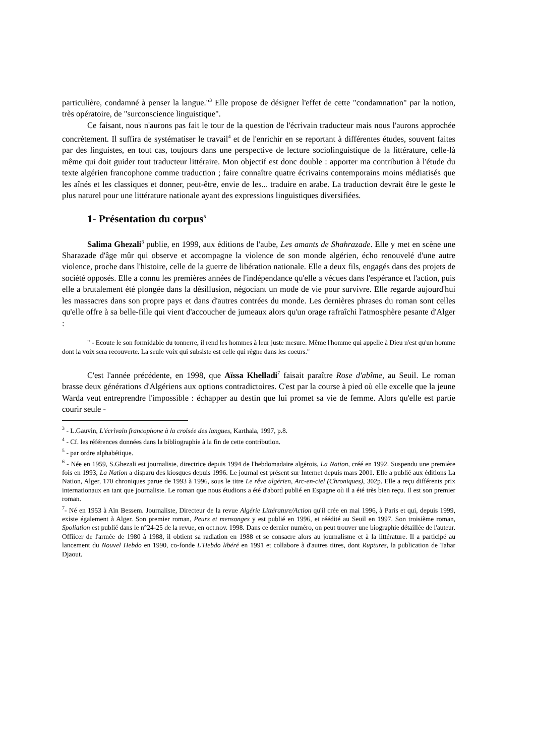particulière, condamné à penser la langue."<sup>3</sup> Elle propose de désigner l'effet de cette "condamnation" par la notion, très opératoire, de "surconscience linguistique".
Ce faisant, nous n'aurons pas fait le tour de la question de l'écrivain traducteur mais nous l'aurons approchée concrètement. Il suffira de systématiser le travail<sup>4</sup> et de l'enrichir en se reportant à différentes études, souvent faites par des linguistes, en tout cas, toujours dans une perspective de lecture sociolinguistique de la littérature, celle-là même qui doit guider tout traducteur littéraire. Mon objectif est donc double : apporter ma contribution à l'étude du texte algérien francophone comme traduction ; faire connaître quatre écrivains contemporains moins médiatisés que les aînés et les classiques et donner, peut-être, envie de les... traduire en arabe. La traduction devrait être le geste le plus naturel pour une littérature nationale ayant des expressions linguistiques diversifiées.
1- Présentation du corpus<sup>5</sup>
Salima Ghezali<sup>6</sup> publie, en 1999, aux éditions de l'aube, Les amants de Shahrazade. Elle y met en scène une Sharazade d'âge mûr qui observe et accompagne la violence de son monde algérien, écho renouvelé d'une autre violence, proche dans l'histoire, celle de la guerre de libération nationale. Elle a deux fils, engagés dans des projets de société opposés. Elle a connu les premières années de l'indépendance qu'elle a vécues dans l'espérance et l'action, puis elle a brutalement été plongée dans la désillusion, négociant un mode de vie pour survivre. Elle regarde aujourd'hui les massacres dans son propre pays et dans d'autres contrées du monde. Les dernières phrases du roman sont celles qu'elle offre à sa belle-fille qui vient d'accoucher de jumeaux alors qu'un orage rafraîchi l'atmosphère pesante d'Alger :
" - Ecoute le son formidable du tonnerre, il rend les hommes à leur juste mesure. Même l'homme qui appelle à Dieu n'est qu'un homme dont la voix sera recouverte. La seule voix qui subsiste est celle qui règne dans les coeurs."
C'est l'année précédente, en 1998, que Aïssa Khelladi<sup>7</sup> faisait paraître Rose d'abîme, au Seuil. Le roman brasse deux générations d'Algériens aux options contradictoires. C'est par la course à pied où elle excelle que la jeune Warda veut entreprendre l'impossible : échapper au destin que lui promet sa vie de femme. Alors qu'elle est partie courir seule -
<sup>3</sup> - L.Gauvin, L'écrivain francophone à la croisée des langues, Karthala, 1997, p.8.
<sup>4</sup> - Cf. les références données dans la bibliographie à la fin de cette contribution.
<sup>5</sup> - par ordre alphabétique.
<sup>6</sup> - Née en 1959, S.Ghezali est journaliste, directrice depuis 1994 de l'hebdomadaire algérois, La Nation, créé en 1992. Suspendu une première fois en 1993, La Nation a disparu des kiosques depuis 1996. Le journal est présent sur Internet depuis mars 2001. Elle a publié aux éditions La Nation, Alger, 170 chroniques parue de 1993 à 1996, sous le titre Le rêve algérien, Arc-en-ciel (Chroniques), 302p. Elle a reçu différents prix internationaux en tant que journaliste. Le roman que nous étudions a été d'abord publié en Espagne où il a été très bien reçu. Il est son premier roman.
<sup>7</sup>- Né en 1953 à Aïn Bessem. Journaliste, Directeur de la revue Algérie Littérature/Action qu'il crée en mai 1996, à Paris et qui, depuis 1999, existe également à Alger. Son premier roman, Peurs et mensonges y est publié en 1996, et réédité au Seuil en 1997. Son troisième roman, Spoliation est publié dans le n°24-25 de la revue, en oct.nov. 1998. Dans ce dernier numéro, on peut trouver une biographie détaillée de l'auteur. Offiicer de l'armée de 1980 à 1988, il obtient sa radiation en 1988 et se consacre alors au journalisme et à la littérature. Il a participé au lancement du Nouvel Hebdo en 1990, co-fonde L'Hebdo libéré en 1991 et collabore à d'autres titres, dont Ruptures, la publication de Tahar Djaout.